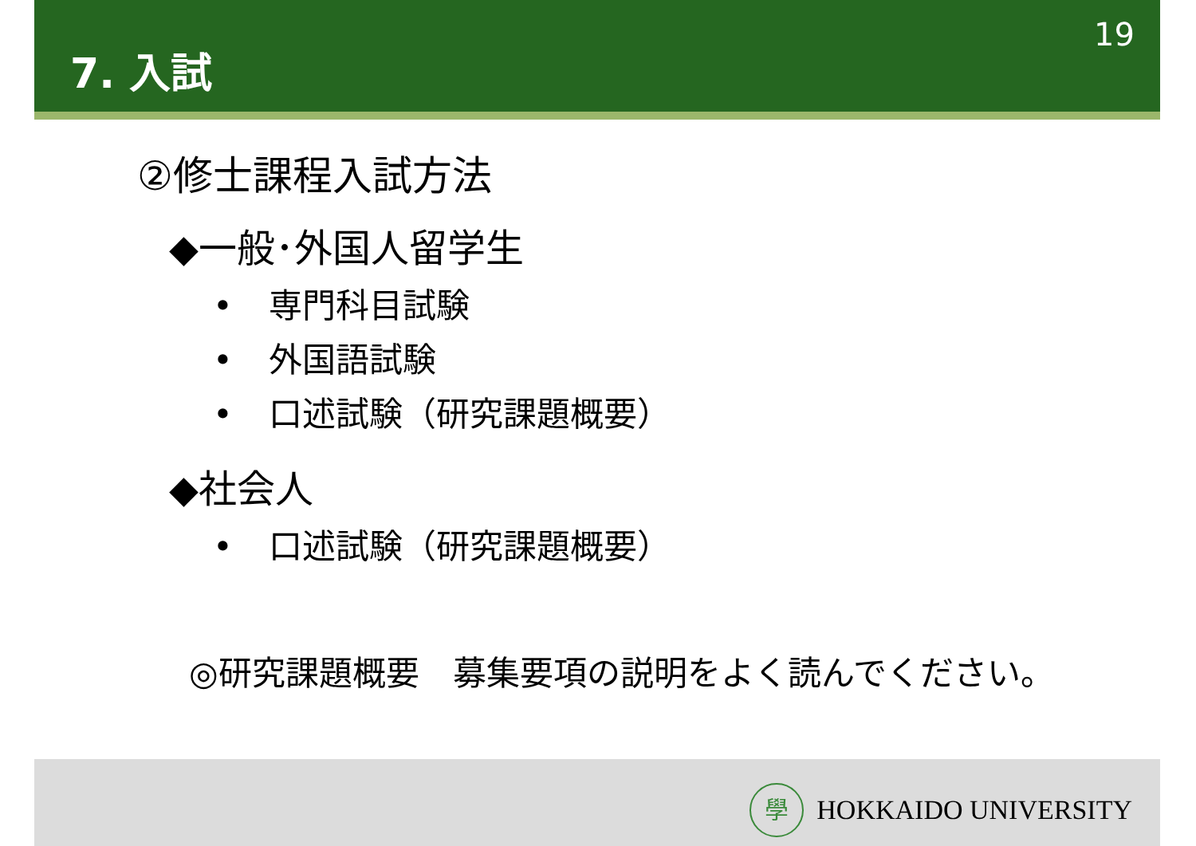7. 入試
19
②修士課程入試方法
◆一般･外国人留学生
• 専門科目試験
• 外国語試験
• 口述試験（研究課題概要）
◆社会人
• 口述試験（研究課題概要）
◎研究課題概要　募集要項の説明をよく読んでください。
學
HOKKAIDO UNIVERSITY